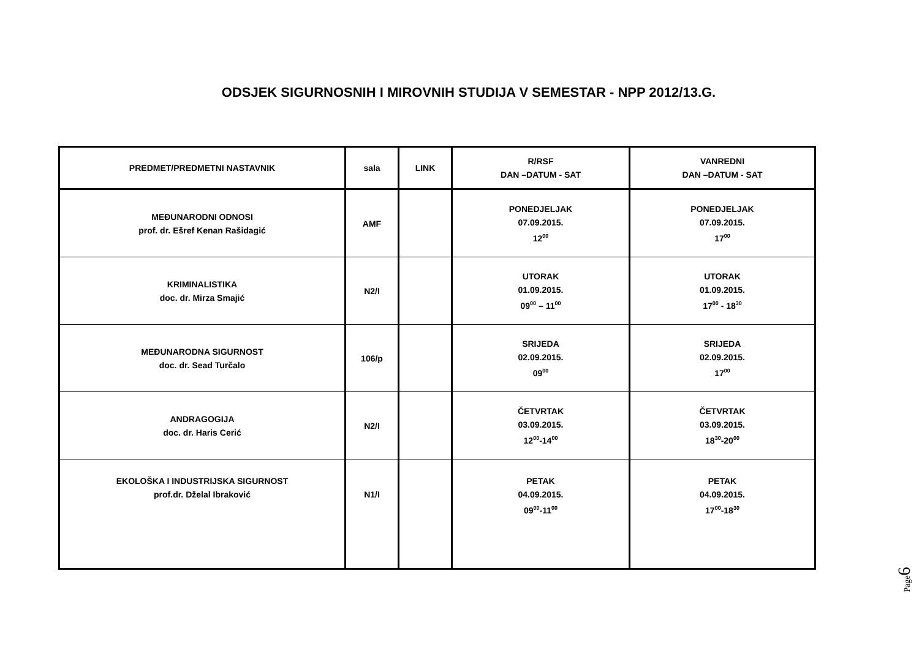ODSJEK SIGURNOSNIH I MIROVNIH STUDIJA V SEMESTAR - NPP 2012/13.G.
| PREDMET/PREDMETNI NASTAVNIK | sala | LINK | R/RSF DAN –DATUM - SAT | VANREDNI DAN –DATUM - SAT |
| --- | --- | --- | --- | --- |
| MEĐUNARODNI ODNOSI prof. dr. Ešref Kenan Rašidagić | AMF | | PONEDJELJAK 07.09.2015. 12<sup>00</sup> | PONEDJELJAK 07.09.2015. 17<sup>00</sup> |
| KRIMINALISTIKA doc. dr. Mirza Smajić | N2/I | | UTORAK 01.09.2015. 09<sup>00</sup> – 11<sup>00</sup> | UTORAK 01.09.2015. 17<sup>00</sup> - 18<sup>30</sup> |
| MEĐUNARODNA SIGURNOST doc. dr. Sead Turčalo | 106/p | | SRIJEDA 02.09.2015. 09<sup>00</sup> | SRIJEDA 02.09.2015. 17<sup>00</sup> |
| ANDRAGOGIJA doc. dr. Haris Cerić | N2/I | | ČETVRTAK 03.09.2015. 12<sup>00</sup>-14<sup>00</sup> | ČETVRTAK 03.09.2015. 18<sup>30</sup>-20<sup>00</sup> |
| EKOLOŠKA I INDUSTRIJSKA SIGURNOST prof.dr. Dželal Ibraković | N1/I | | PETAK 04.09.2015. 09<sup>00</sup>-11<sup>00</sup> | PETAK 04.09.2015. 17<sup>00</sup>-18<sup>30</sup> |
Page6